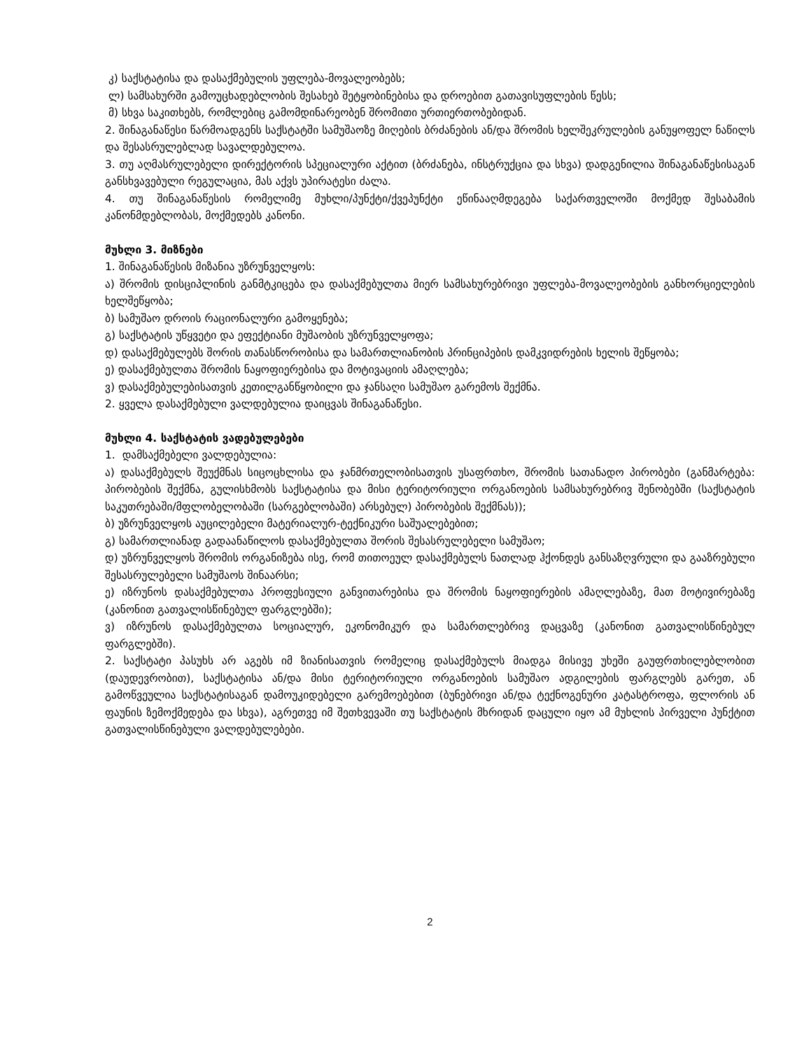კ) საქსტატისა და დასაქმებულის უფლება-მოვალეობებს;
ლ) სამსახურში გამოუცხადებლობის შესახებ შეტყობინებისა და დროებით გათავისუფლების წესს;
მ) სხვა საკითხებს, რომლებიც გამომდინარეობენ შრომითი ურთიერთობებიდან.
2. შინაგანაწესი წარმოადგენს საქსტატში სამუშაოზე მიღების ბრძანების ან/და შრომის ხელშეკრულების განუყოფელ ნაწილს და შესასრულებლად სავალდებულოა.
3. თუ აღმასრულებელი დირექტორის სპეციალური აქტით (ბრძანება, ინსტრუქცია და სხვა) დადგენილია შინაგანაწესისაგან განსხვავებული რეგულაცია, მას აქვს უპირატესი ძალა.
4. თუ შინაგანაწესის რომელიმე მუხლი/პუნქტი/ქვეპუნქტი ეწინააღმდეგება საქართველოში მოქმედ შესაბამის კანონმდებლობას, მოქმედებს კანონი.
მუხლი 3. მიზნები
1. შინაგანაწესის მიზანია უზრუნველყოს:
ა) შრომის დისციპლინის განმტკიცება და დასაქმებულთა მიერ სამსახურებრივი უფლება-მოვალეობების განხორციელების ხელშეწყობა;
ბ) სამუშაო დროის რაციონალური გამოყენება;
გ) საქსტატის უწყვეტი და ეფექტიანი მუშაობის უზრუნველყოფა;
დ) დასაქმებულებს შორის თანასწორობისა და სამართლიანობის პრინციპების დამკვიდრების ხელის შეწყობა;
ე) დასაქმებულთა შრომის ნაყოფიერებისა და მოტივაციის ამაღლება;
ვ) დასაქმებულებისათვის კეთილგანწყობილი და ჯანსაღი სამუშაო გარემოს შექმნა.
2. ყველა დასაქმებული ვალდებულია დაიცვას შინაგანაწესი.
მუხლი 4. საქსტატის ვადებულებები
1. დამსაქმებელი ვალდებულია:
ა) დასაქმებულს შეუქმნას სიცოცხლისა და ჯანმრთელობისათვის უსაფრთხო, შრომის სათანადო პირობები (განმარტება: პირობების შექმნა, გულისხმობს საქსტატისა და მისი ტერიტორიული ორგანოების სამსახურებრივ შენობებში (საქსტატის საკუთრებაში/მფლობელობაში (სარგებლობაში) არსებულ) პირობების შექმნას));
ბ) უზრუნველყოს აუცილებელი მატერიალურ-ტექნიკური საშუალებებით;
გ) სამართლიანად გადაანაწილოს დასაქმებულთა შორის შესასრულებელი სამუშაო;
დ) უზრუნველყოს შრომის ორგანიზება ისე, რომ თითოეულ დასაქმებულს ნათლად ჰქონდეს განსაზღვრული და გააზრებული შესასრულებელი სამუშაოს შინაარსი;
ე) იზრუნოს დასაქმებულთა პროფესიული განვითარებისა და შრომის ნაყოფიერების ამაღლებაზე, მათ მოტივირებაზე (კანონით გათვალისწინებულ ფარგლებში);
ვ) იზრუნოს დასაქმებულთა სოციალურ, ეკონომიკურ და სამართლებრივ დაცვაზე (კანონით გათვალისწინებულ ფარგლებში).
2. საქსტატი პასუხს არ აგებს იმ ზიანისათვის რომელიც დასაქმებულს მიადგა მისივე უხეში გაუფრთხილებლობით (დაუდევრობით), საქსტატისა ან/და მისი ტერიტორიული ორგანოების სამუშაო ადგილების ფარგლებს გარეთ, ან გამოწვეულია საქსტატისაგან დამოუკიდებელი გარემოებებით (ბუნებრივი ან/და ტექნოგენური კატასტროფა, ფლორის ან ფაუნის ზემოქმედება და სხვა), აგრეთვე იმ შეთხვევაში თუ საქსტატის მხრიდან დაცული იყო ამ მუხლის პირველი პუნქტით გათვალისწინებული ვალდებულებები.
2